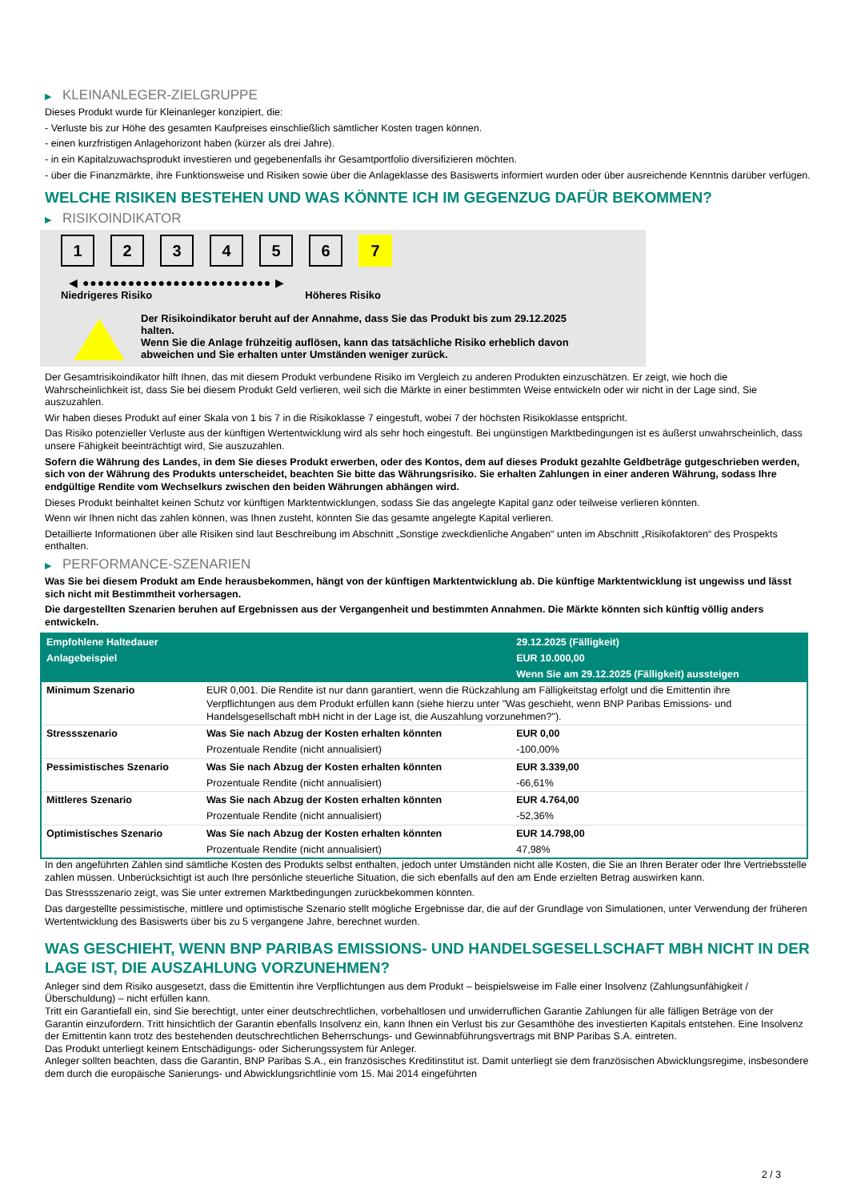▶ KLEINANLEGER-ZIELGRUPPE
Dieses Produkt wurde für Kleinanleger konzipiert, die:
- Verluste bis zur Höhe des gesamten Kaufpreises einschließlich sämtlicher Kosten tragen können.
- einen kurzfristigen Anlagehorizont haben (kürzer als drei Jahre).
- in ein Kapitalzuwachsprodukt investieren und gegebenenfalls ihr Gesamtportfolio diversifizieren möchten.
- über die Finanzmärkte, ihre Funktionsweise und Risiken sowie über die Anlageklasse des Basiswerts informiert wurden oder über ausreichende Kenntnis darüber verfügen.
WELCHE RISIKEN BESTEHEN UND WAS KÖNNTE ICH IM GEGENZUG DAFÜR BEKOMMEN?
▶ RISIKOINDIKATOR
1 2 3 4 5 6 7
◀ ●●●●●●●●●●●●●●●●●●●●●●●●● ▶
Niedrigeres Risiko Höheres Risiko
Der Risikoindikator beruht auf der Annahme, dass Sie das Produkt bis zum 29.12.2025
halten.
Wenn Sie die Anlage frühzeitig auflösen, kann das tatsächliche Risiko erheblich davon
abweichen und Sie erhalten unter Umständen weniger zurück.
Der Gesamtrisikoindikator hilft Ihnen, das mit diesem Produkt verbundene Risiko im Vergleich zu anderen Produkten einzuschätzen. Er zeigt, wie hoch die Wahrscheinlichkeit ist, dass Sie bei diesem Produkt Geld verlieren, weil sich die Märkte in einer bestimmten Weise entwickeln oder wir nicht in der Lage sind, Sie auszuzahlen.
Wir haben dieses Produkt auf einer Skala von 1 bis 7 in die Risikoklasse 7 eingestuft, wobei 7 der höchsten Risikoklasse entspricht.
Das Risiko potenzieller Verluste aus der künftigen Wertentwicklung wird als sehr hoch eingestuft. Bei ungünstigen Marktbedingungen ist es äußerst unwahrscheinlich, dass unsere Fähigkeit beeinträchtigt wird, Sie auszuzahlen.
Sofern die Währung des Landes, in dem Sie dieses Produkt erwerben, oder des Kontos, dem auf dieses Produkt gezahlte Geldbeträge gutgeschrieben werden, sich von der Währung des Produkts unterscheidet, beachten Sie bitte das Währungsrisiko. Sie erhalten Zahlungen in einer anderen Währung, sodass Ihre endgültige Rendite vom Wechselkurs zwischen den beiden Währungen abhängen wird.
Dieses Produkt beinhaltet keinen Schutz vor künftigen Marktentwicklungen, sodass Sie das angelegte Kapital ganz oder teilweise verlieren könnten.
Wenn wir Ihnen nicht das zahlen können, was Ihnen zusteht, könnten Sie das gesamte angelegte Kapital verlieren.
Detaillierte Informationen über alle Risiken sind laut Beschreibung im Abschnitt „Sonstige zweckdienliche Angaben“ unten im Abschnitt „Risikofaktoren“ des Prospekts enthalten.
▶ PERFORMANCE-SZENARIEN
Was Sie bei diesem Produkt am Ende herausbekommen, hängt von der künftigen Marktentwicklung ab. Die künftige Marktentwicklung ist ungewiss und lässt sich nicht mit Bestimmtheit vorhersagen.
Die dargestellten Szenarien beruhen auf Ergebnissen aus der Vergangenheit und bestimmten Annahmen. Die Märkte könnten sich künftig völlig anders entwickeln.
| Empfohlene Haltedauer | | 29.12.2025 (Fälligkeit) |
| Anlagebeispiel | | EUR 10.000,00 |
| | | Wenn Sie am 29.12.2025 (Fälligkeit) aussteigen |
| Minimum Szenario | EUR 0,001. Die Rendite ist nur dann garantiert, wenn die Rückzahlung am Fälligkeitstag erfolgt und die Emittentin ihre Verpflichtungen aus dem Produkt erfüllen kann (siehe hierzu unter "Was geschieht, wenn BNP Paribas Emissions- und Handelsgesellschaft mbH nicht in der Lage ist, die Auszahlung vorzunehmen?"). | |
| Stressszenario | Was Sie nach Abzug der Kosten erhalten könnten | EUR 0,00 |
| | Prozentuale Rendite (nicht annualisiert) | -100,00% |
| Pessimistisches Szenario | Was Sie nach Abzug der Kosten erhalten könnten | EUR 3.339,00 |
| | Prozentuale Rendite (nicht annualisiert) | -66,61% |
| Mittleres Szenario | Was Sie nach Abzug der Kosten erhalten könnten | EUR 4.764,00 |
| | Prozentuale Rendite (nicht annualisiert) | -52,36% |
| Optimistisches Szenario | Was Sie nach Abzug der Kosten erhalten könnten | EUR 14.798,00 |
| | Prozentuale Rendite (nicht annualisiert) | 47,98% |
In den angeführten Zahlen sind sämtliche Kosten des Produkts selbst enthalten, jedoch unter Umständen nicht alle Kosten, die Sie an Ihren Berater oder Ihre Vertriebsstelle zahlen müssen. Unberücksichtigt ist auch Ihre persönliche steuerliche Situation, die sich ebenfalls auf den am Ende erzielten Betrag auswirken kann.
Das Stressszenario zeigt, was Sie unter extremen Marktbedingungen zurückbekommen könnten.
Das dargestellte pessimistische, mittlere und optimistische Szenario stellt mögliche Ergebnisse dar, die auf der Grundlage von Simulationen, unter Verwendung der früheren Wertentwicklung des Basiswerts über bis zu 5 vergangene Jahre, berechnet wurden.
WAS GESCHIEHT, WENN BNP PARIBAS EMISSIONS- UND HANDELSGESELLSCHAFT MBH NICHT IN DER LAGE IST, DIE AUSZAHLUNG VORZUNEHMEN?
Anleger sind dem Risiko ausgesetzt, dass die Emittentin ihre Verpflichtungen aus dem Produkt – beispielsweise im Falle einer Insolvenz (Zahlungsunfähigkeit / Überschuldung) – nicht erfüllen kann.
Tritt ein Garantiefall ein, sind Sie berechtigt, unter einer deutschrechtlichen, vorbehaltlosen und unwiderruflichen Garantie Zahlungen für alle fälligen Beträge von der Garantin einzufordern. Tritt hinsichtlich der Garantin ebenfalls Insolvenz ein, kann Ihnen ein Verlust bis zur Gesamthöhe des investierten Kapitals entstehen. Eine Insolvenz der Emittentin kann trotz des bestehenden deutschrechtlichen Beherrschungs- und Gewinnabführungsvertrags mit BNP Paribas S.A. eintreten.
Das Produkt unterliegt keinem Entschädigungs- oder Sicherungssystem für Anleger.
Anleger sollten beachten, dass die Garantin, BNP Paribas S.A., ein französisches Kreditinstitut ist. Damit unterliegt sie dem französischen Abwicklungsregime, insbesondere dem durch die europäische Sanierungs- und Abwicklungsrichtlinie vom 15. Mai 2014 eingeführten
2 / 3